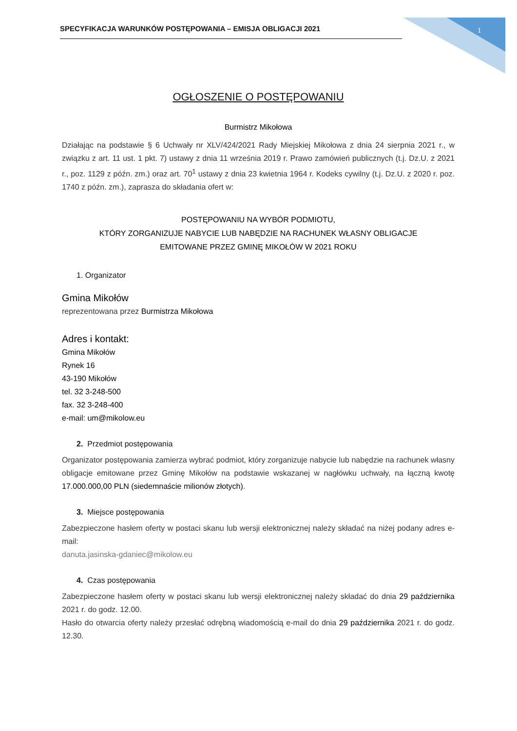SPECYFIKACJA WARUNKÓW POSTĘPOWANIA – EMISJA OBLIGACJI 2021 1
OGŁOSZENIE O POSTĘPOWANIU
Burmistrz Mikołowa
Działając na podstawie § 6 Uchwały nr XLV/424/2021 Rady Miejskiej Mikołowa z dnia 24 sierpnia 2021 r., w związku z art. 11 ust. 1 pkt. 7) ustawy z dnia 11 września 2019 r. Prawo zamówień publicznych (t.j. Dz.U. z 2021 r., poz. 1129 z późn. zm.) oraz art. 70<sup>1</sup> ustawy z dnia 23 kwietnia 1964 r. Kodeks cywilny (t.j. Dz.U. z 2020 r. poz. 1740 z późn. zm.), zaprasza do składania ofert w:
POSTĘPOWANIU NA WYBÓR PODMIOTU,
KTÓRY ZORGANIZUJE NABYCIE LUB NABĘDZIE NA RACHUNEK WŁASNY OBLIGACJE
EMITOWANE PRZEZ GMINĘ MIKOŁÓW W 2021 ROKU
1. Organizator
Gmina Mikołów
reprezentowana przez Burmistrza Mikołowa
Adres i kontakt:
Gmina Mikołów
Rynek 16
43-190 Mikołów
tel. 32 3-248-500
fax. 32 3-248-400
e-mail: um@mikolow.eu
2. Przedmiot postępowania
Organizator postępowania zamierza wybrać podmiot, który zorganizuje nabycie lub nabędzie na rachunek własny obligacje emitowane przez Gminę Mikołów na podstawie wskazanej w nagłówku uchwały, na łączną kwotę 17.000.000,00 PLN (siedemnaście milionów złotych).
3. Miejsce postępowania
Zabezpieczone hasłem oferty w postaci skanu lub wersji elektronicznej należy składać na niżej podany adres e-mail:
danuta.jasinska-gdaniec@mikolow.eu
4. Czas postępowania
Zabezpieczone hasłem oferty w postaci skanu lub wersji elektronicznej należy składać do dnia 29 października 2021 r. do godz. 12.00.
Hasło do otwarcia oferty należy przesłać odrębną wiadomością e-mail do dnia 29 października 2021 r. do godz. 12.30.